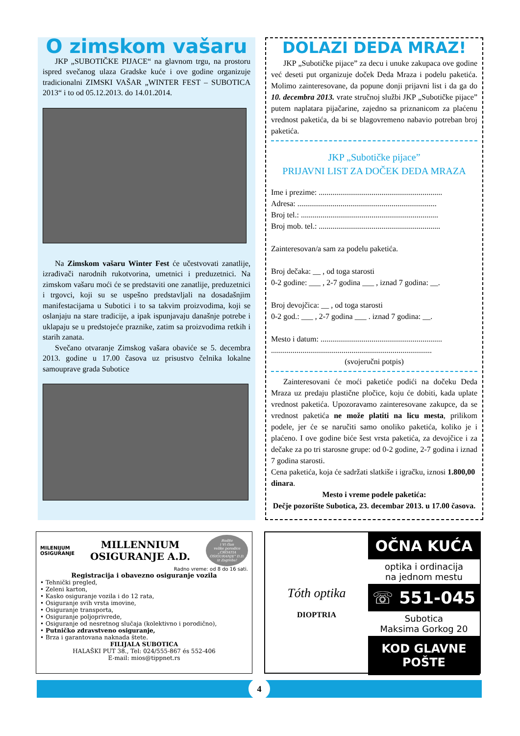O zimskom vašaru
JKP „SUBOTIČKE PIJACE“ na glavnom trgu, na prostoru ispred svečanog ulaza Gradske kuće i ove godine organizuje tradicionalni ZIMSKI VAŠAR „WINTER FEST – SUBOTICA 2013“ i to od 05.12.2013. do 14.01.2014.
Na Zimskom vašaru Winter Fest će učestvovati zanatlije, izrađivači narodnih rukotvorina, umetnici i preduzetnici. Na zimskom vašaru moći će se predstaviti one zanatlije, preduzetnici i trgovci, koji su se uspešno predstavljali na dosadašnjim manifestacijama u Subotici i to sa takvim proizvodima, koji se oslanjaju na stare tradicije, a ipak ispunjavaju današnje potrebe i uklapaju se u predstojeće praznike, zatim sa proizvodima retkih i starih zanata.
Svečano otvaranje Zimskog vašara obaviće se 5. decembra 2013. godine u 17.00 časova uz prisustvo čelnika lokalne samouprave grada Subotice
DOLAZI DEDA MRAZ!
JKP „Subotičke pijace” za decu i unuke zakupaca ove godine već deseti put organizuje doček Deda Mraza i podelu paketića. Molimo zainteresovane, da popune donji prijavni list i da ga do 10. decembra 2013. vrate stručnoj službi JKP „Subotičke pijace” putem naplatara pijačarine, zajedno sa priznanicom za plaćenu vrednost paketića, da bi se blagovremeno nabavio potreban broj paketića.
JKP „Subotičke pijace”
PRIJAVNI LIST ZA DOČEK DEDA MRAZA
Ime i prezime: ...............................................................
Adresa: .......................................................................
Broj tel.: ......................................................................
Broj mob. tel.: ..............................................................
Zainteresovan/a sam za podelu paketića.
Broj dečaka: __ , od toga starosti
0-2 godine: ___ , 2-7 godina ___ , iznad 7 godina: __.
Broj devojčica: __ , od toga starosti
0-2 god.: ___ , 2-7 godina ___ . iznad 7 godina: __.
Mesto i datum: ..............................................................
..................................................................................
(svojeručni potpis)
Zainteresovani će moći paketiće podići na dočeku Deda Mraza uz predaju plastične pločice, koju će dobiti, kada uplate vrednost paketića. Upozoravamo zainteresovane zakupce, da se vrednost paketića ne može platiti na licu mesta, prilikom podele, jer će se naručiti samo onoliko paketića, koliko je i plaćeno. I ove godine biće šest vrsta paketića, za devojčice i za dečake za po tri starosne grupe: od 0-2 godine, 2-7 godina i iznad 7 godina starosti.
Cena paketića, koja će sadržati slatkiše i igračku, iznosi 1.800,00 dinara.
Mesto i vreme podele paketića:
Dečje pozorište Subotica, 23. decembar 2013. u 17.00 časova.
MILENIJUM
OSIGURANJE
MILLENNIUM
OSIGURANJE A.D.
Budite
i Vi član
velike porodice
„CROATIA
OSIGURANJE“ D.D.
iz Zagreba!
Radno vreme: od 8 do 16 sati.
Registracija i obavezno osiguranje vozila
• Tehnički pregled,
• Zeleni karton,
• Kasko osiguranje vozila i do 12 rata,
• Osiguranje svih vrsta imovine,
• Osiguranje transporta,
• Osiguranje poljoprivrede,
• Osiguranje od nesretnog slučaja (kolektivno i porodično),
• Putničko zdravstveno osiguranje,
• Brza i garantovana naknada štete.
FILIJALA SUBOTICA
HALAŠKI PUT 38., Tel: 024/555-867 és 552-406
E-mail: mios@tippnet.rs
Tóth optika
DIOPTRIA
OČNA KUĆA
optika i ordinacija
na jednom mestu
☏ 551-045
Subotica
Maksima Gorkog 20
KOD GLAVNE POŠTE
4